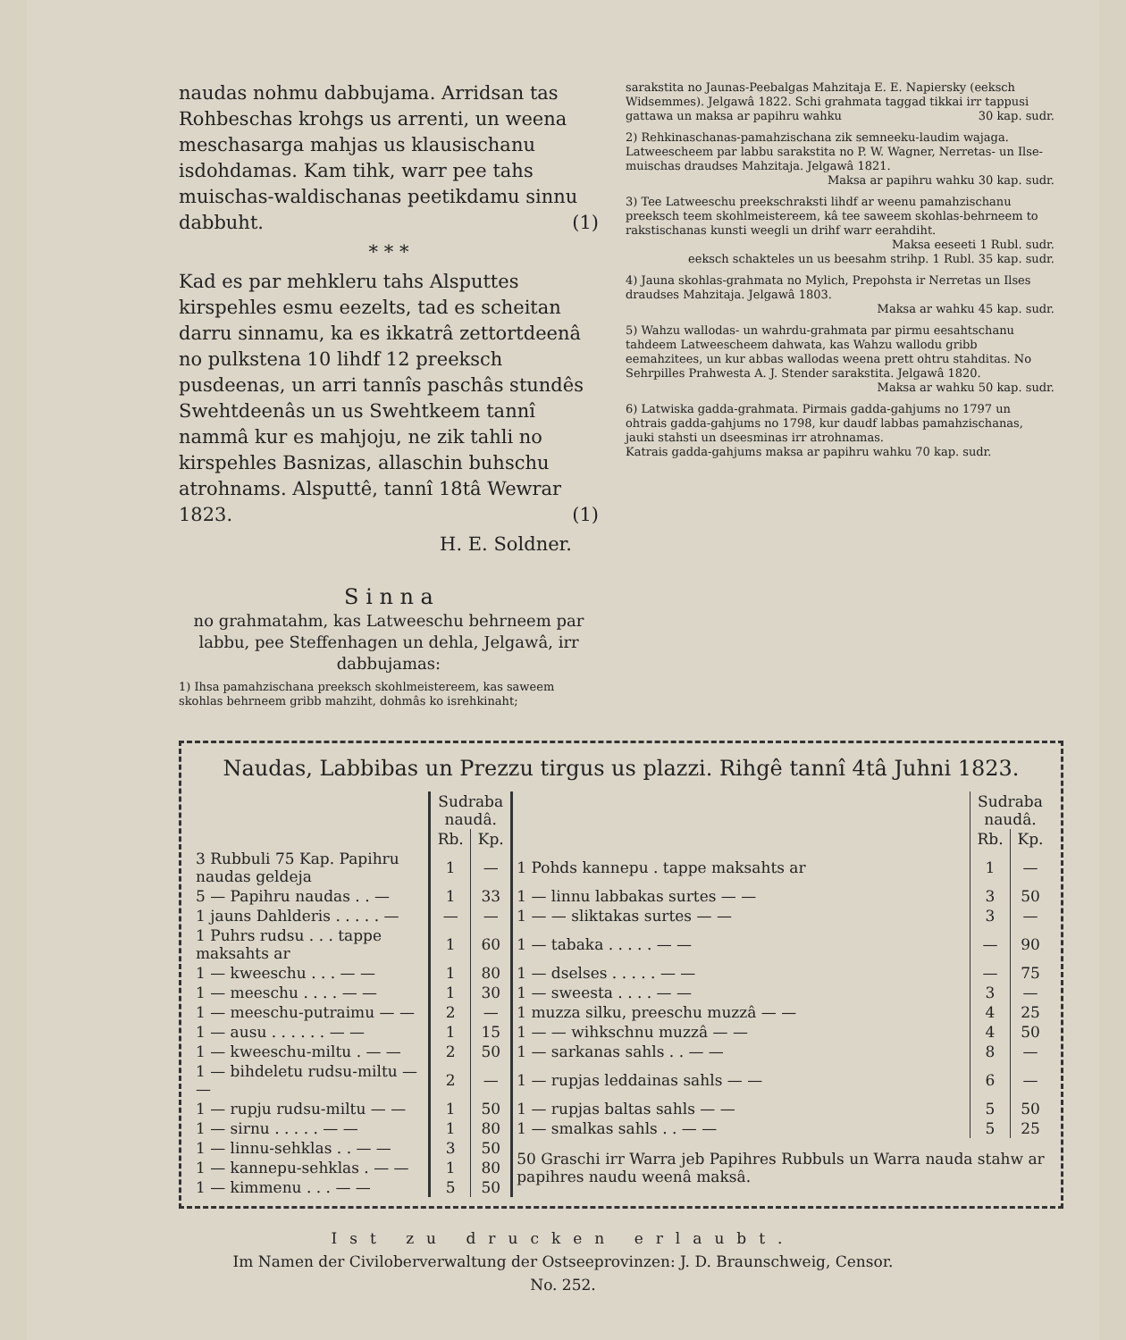naudas nohmu dabbujama. Arridsan tas Rohbeschas krohgs us arrenti, un weena meschasarga mahjas us klausischanu isdohdamas. Kam tihk, warr pee tahs muischas-waldischanas peetikdamu sinnu dabbuht. (1)
* * *
Kad es par mehkleru tahs Alsputtes kirspehles esmu eezelts, tad es scheitan darru sinnamu, ka es ikkatrâ zettortdeenâ no pulkstena 10 lihdf 12 preeksch pusdeenas, un arri tannîs paschâs stundês Swehtdeenâs un us Swehtkeem tannî nammâ kur es mahjoju, ne zik tahli no kirspehles Basnizas, allaschin buhschu atrohnams. Alsputtê, tannî 18tâ Wewrar 1823. (1)
H. E. Soldner.
S i n n a
no grahmatahm, kas Latweeschu behrneem par labbu, pee Steffenhagen un dehla, Jelgawâ, irr dabbujamas:
1) Ihsa pamahzischana preeksch skohlmeistereem, kas saweem skohlas behrneem gribb mahziht, dohmâs ko isrehkinaht;
sarakstita no Jaunas-Peebalgas Mahzitaja E. E. Napiersky (eeksch Widsemmes). Jelgawâ 1822. Schi grahmata taggad tikkai irr tappusi gattawa un maksa ar papihru wahku 30 kap. sudr.
2) Rehkinaschanas-pamahzischana zik semneeku-laudim wajaga. Latweescheem par labbu sarakstita no P. W. Wagner, Nerretas- un Ilse-muischas draudses Mahzitaja. Jelgawâ 1821.
Maksa ar papihru wahku 30 kap. sudr.
3) Tee Latweeschu preekschraksti lihdf ar weenu pamahzischanu preeksch teem skohlmeistereem, kâ tee saweem skohlas-behrneem to rakstischanas kunsti weegli un drihf warr eerahdiht.
Maksa eeseeti 1 Rubl. sudr.
eeksch schakteles un us beesahm strihp. 1 Rubl. 35 kap. sudr.
4) Jauna skohlas-grahmata no Mylich, Prepohsta ir Nerretas un Ilses draudses Mahzitaja. Jelgawâ 1803.
Maksa ar wahku 45 kap. sudr.
5) Wahzu wallodas- un wahrdu-grahmata par pirmu eesahtschanu tahdeem Latweescheem dahwata, kas Wahzu wallodu gribb eemahzitees, un kur abbas wallodas weena prett ohtru stahditas. No Sehrpilles Prahwesta A. J. Stender sarakstita. Jelgawâ 1820.
Maksa ar wahku 50 kap. sudr.
6) Latwiska gadda-grahmata. Pirmais gadda-gahjums no 1797 un ohtrais gadda-gahjums no 1798, kur daudf labbas pamahzischanas, jauki stahsti un dseesminas irr atrohnamas.
Katrais gadda-gahjums maksa ar papihru wahku 70 kap. sudr.
Naudas, Labbibas un Prezzu tirgus us plazzi. Rihgê tannî 4tâ Juhni 1823.
| | Sudraba naudâ. | | | Sudraba naudâ. | |
| --- | --- | --- | --- | --- | --- |
| | Rb. | Kp. | | Rb. | Kp. |
| 3 Rubbuli 75 Kap. Papihru naudas geldeja | 1 | — | 1 Pohds kannepu . tappe maksahts ar | 1 | — |
| 5 — Papihru naudas . . — | 1 | 33 | 1 — linnu labbakas surtes — — | 3 | 50 |
| 1 jauns Dahlderis . . . . . — | — | — | 1 — — sliktakas surtes — — | 3 | — |
| 1 Puhrs rudsu . . . tappe maksahts ar | 1 | 60 | 1 — tabaka . . . . . — — | — | 90 |
| 1 — kweeschu . . . — — | 1 | 80 | 1 — dselses . . . . . — — | — | 75 |
| 1 — meeschu . . . . — — | 1 | 30 | 1 — sweesta . . . . — — | 3 | — |
| 1 — meeschu-putraimu — — | 2 | — | 1 muzza silku, preeschu muzzâ — — | 4 | 25 |
| 1 — ausu . . . . . . — — | 1 | 15 | 1 — — wihkschnu muzzâ — — | 4 | 50 |
| 1 — kweeschu-miltu . — — | 2 | 50 | 1 — sarkanas sahls . . — — | 8 | — |
| 1 — bihdeletu rudsu-miltu — — | 2 | — | 1 — rupjas leddainas sahls — — | 6 | — |
| 1 — rupju rudsu-miltu — — | 1 | 50 | 1 — rupjas baltas sahls — — | 5 | 50 |
| 1 — sirnu . . . . . — — | 1 | 80 | 1 — smalkas sahls . . — — | 5 | 25 |
| 1 — linnu-sehklas . . — — | 3 | 50 | 50 Graschi irr Warra jeb Papihres Rubbuls un Warra nauda stahw ar papihres naudu weenâ maksâ. | | |
| 1 — kannepu-sehklas . — — | 1 | 80 | | | |
| 1 — kimmenu . . . — — | 5 | 50 | | | |
Ist zu drucken erlaubt.
Im Namen der Civiloberverwaltung der Ostseeprovinzen: J. D. Braunschweig, Censor.
No. 252.